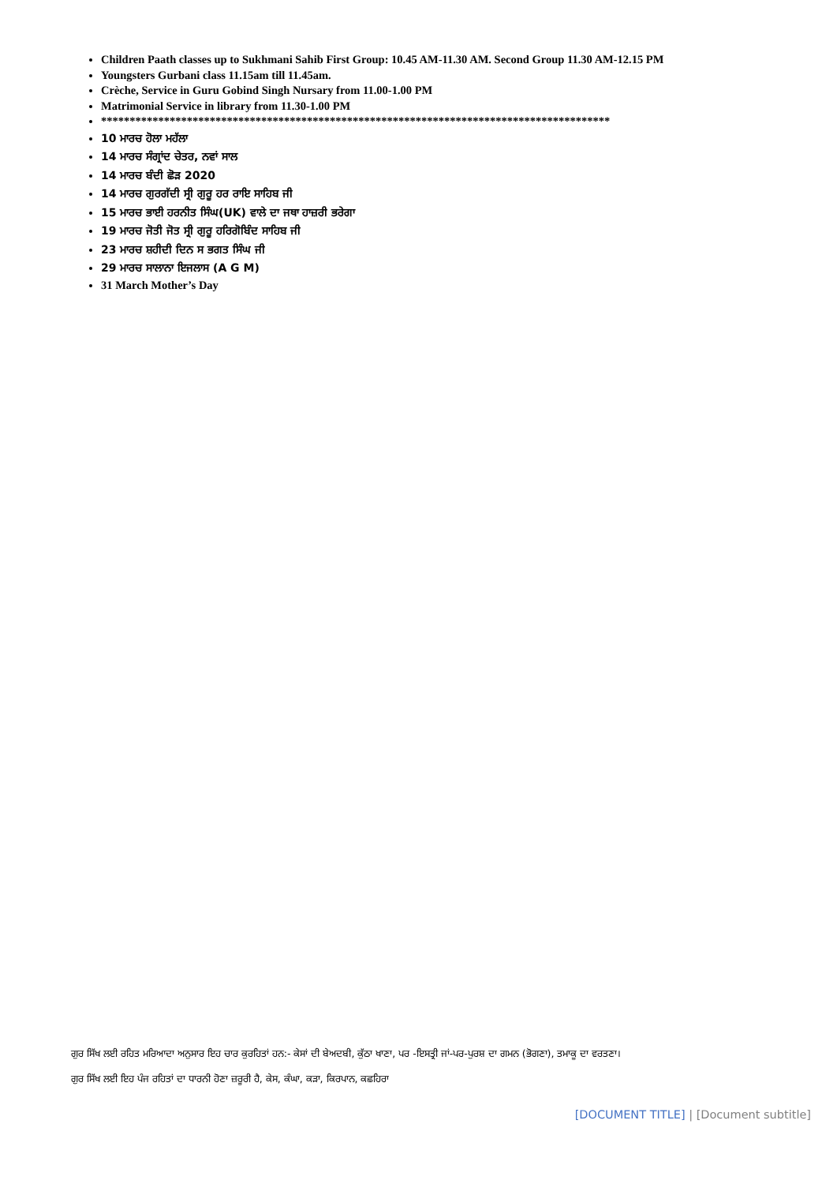Children Paath classes up to Sukhmani Sahib First Group: 10.45 AM-11.30 AM. Second Group 11.30 AM-12.15 PM
Youngsters Gurbani class 11.15am till 11.45am.
Crèche, Service in Guru Gobind Singh Nursary from 11.00-1.00 PM
Matrimonial Service in library from 11.30-1.00 PM
*****************************************************************************************
10 ਮਾਰਚ ਹੋਲਾ ਮਹੱਲਾ
14 ਮਾਰਚ ਸੰਗ੍ਰਾਂਦ ਚੇਤਰ, ਨਵਾਂ ਸਾਲ
14 ਮਾਰਚ ਬੰਦੀ ਛੋੜ 2020
14 ਮਾਰਚ ਗੁਰਗੱਦੀ ਸ੍ਰੀ ਗੁਰੂ ਹਰ ਰਾਇ ਸਾਹਿਬ ਜੀ
15 ਮਾਰਚ ਭਾਈ ਹਰਨੀਤ ਸਿੰਘ(UK) ਵਾਲੇ ਦਾ ਜਥਾ ਹਾਜ਼ਰੀ ਭਰੇਗਾ
19 ਮਾਰਚ ਜੋਤੀ ਜੋਤ ਸ੍ਰੀ ਗੁਰੂ ਹਰਿਗੋਬਿੰਦ ਸਾਹਿਬ ਜੀ
23 ਮਾਰਚ ਸ਼ਹੀਦੀ ਦਿਨ ਸ ਭਗਤ ਸਿੰਘ ਜੀ
29 ਮਾਰਚ ਸਾਲਾਨਾ ਇਜਲਾਸ (A G M)
31 March Mother’s Day
ਗੁਰ ਸਿੱਖ ਲਈ ਰਹਿਤ ਮਰਿਆਦਾ ਅਨੁਸਾਰ ਇਹ ਚਾਰ ਕੁਰਹਿਤਾਂ ਹਨ:- ਕੇਸਾਂ ਦੀ ਬੇਅਦਬੀ, ਕੁੱਠਾ ਖਾਣਾ, ਪਰ -ਇਸਤ੍ਰੀ ਜਾਂ-ਪਰ-ਪੁਰਸ਼ ਦਾ ਗਮਨ (ਭੋਗਣਾ), ਤਮਾਕੂ ਦਾ ਵਰਤਣਾ।
ਗੁਰ ਸਿੱਖ ਲਈ ਇਹ ਪੰਜ ਰਹਿਤਾਂ ਦਾ ਧਾਰਨੀ ਹੋਣਾ ਜ਼ਰੂਰੀ ਹੈ, ਕੇਸ, ਕੰਘਾ, ਕੜਾ, ਕਿਰਪਾਨ, ਕਛਹਿਰਾ
[DOCUMENT TITLE] | [Document subtitle]